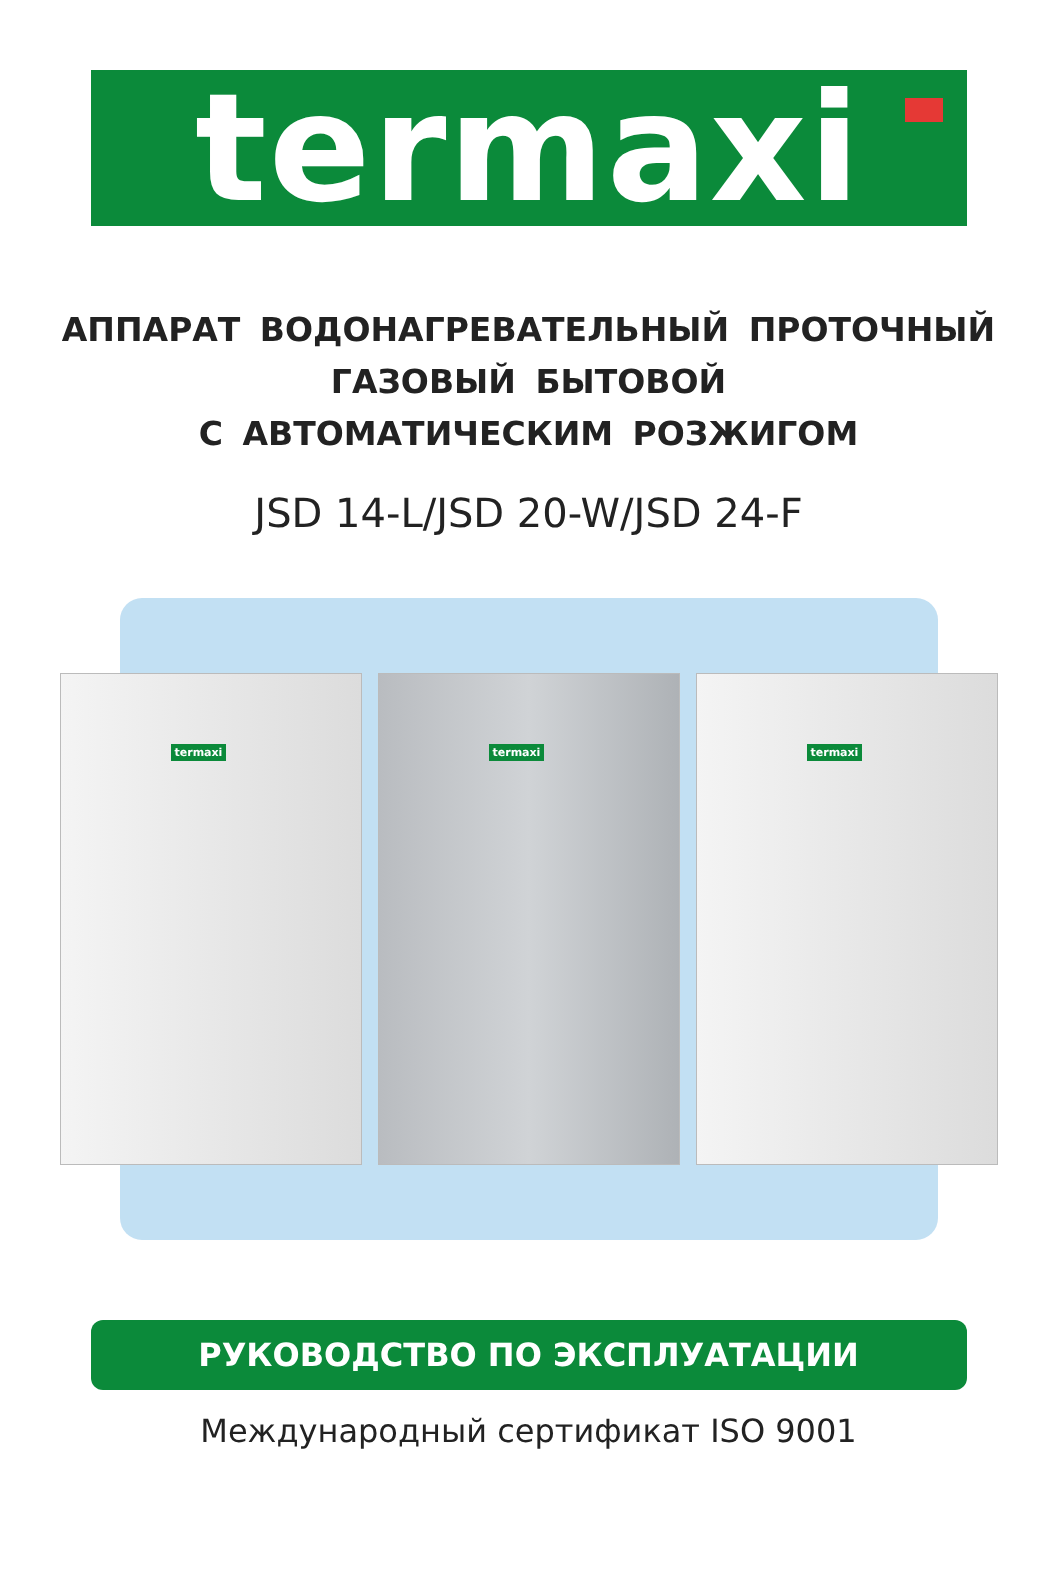termaxi
АППАРАТ ВОДОНАГРЕВАТЕЛЬНЫЙ ПРОТОЧНЫЙ
ГАЗОВЫЙ БЫТОВОЙ
С АВТОМАТИЧЕСКИМ РОЗЖИГОМ
JSD 14-L/JSD 20-W/JSD 24-F
termaxi
termaxi
termaxi
РУКОВОДСТВО ПО ЭКСПЛУАТАЦИИ
Международный сертификат ISO 9001